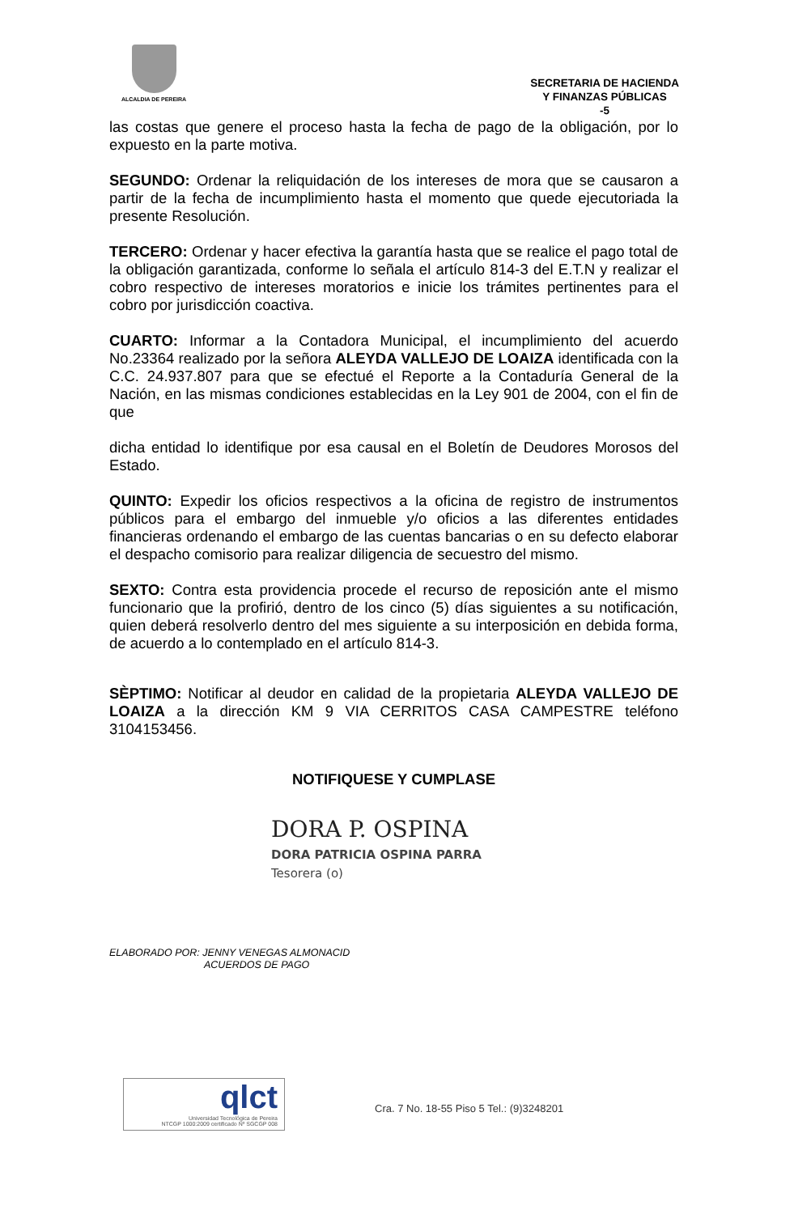ALCALDIA DE PEREIRA
SECRETARIA DE HACIENDA
Y FINANZAS PÚBLICAS
-5
las costas que genere el proceso hasta la fecha de pago de la obligación, por lo expuesto en la parte motiva.
SEGUNDO: Ordenar la reliquidación de los intereses de mora que se causaron a partir de la fecha de incumplimiento hasta el momento que quede ejecutoriada la presente Resolución.
TERCERO: Ordenar y hacer efectiva la garantía hasta que se realice el pago total de la obligación garantizada, conforme lo señala el artículo 814-3 del E.T.N y realizar el cobro respectivo de intereses moratorios e inicie los trámites pertinentes para el cobro por jurisdicción coactiva.
CUARTO: Informar a la Contadora Municipal, el incumplimiento del acuerdo No.23364 realizado por la señora ALEYDA VALLEJO DE LOAIZA identificada con la C.C. 24.937.807 para que se efectué el Reporte a la Contaduría General de la Nación, en las mismas condiciones establecidas en la Ley 901 de 2004, con el fin de que
dicha entidad lo identifique por esa causal en el Boletín de Deudores Morosos del Estado.
QUINTO: Expedir los oficios respectivos a la oficina de registro de instrumentos públicos para el embargo del inmueble y/o oficios a las diferentes entidades financieras ordenando el embargo de las cuentas bancarias o en su defecto elaborar el despacho comisorio para realizar diligencia de secuestro del mismo.
SEXTO: Contra esta providencia procede el recurso de reposición ante el mismo funcionario que la profirió, dentro de los cinco (5) días siguientes a su notificación, quien deberá resolverlo dentro del mes siguiente a su interposición en debida forma, de acuerdo a lo contemplado en el artículo 814-3.
SÈPTIMO: Notificar al deudor en calidad de la propietaria ALEYDA VALLEJO DE LOAIZA a la dirección KM 9 VIA CERRITOS CASA CAMPESTRE teléfono 3104153456.
NOTIFIQUESE Y CUMPLASE
DORA P. OSPINA
DORA PATRICIA OSPINA PARRA
Tesorera (o)
ELABORADO POR: JENNY VENEGAS ALMONACID
ACUERDOS DE PAGO
qlct
Universidad Tecnológica de Pereira
NTCGP 1000:2009 certificado Nº SGCGP 008
Cra. 7 No. 18-55 Piso 5 Tel.: (9)3248201